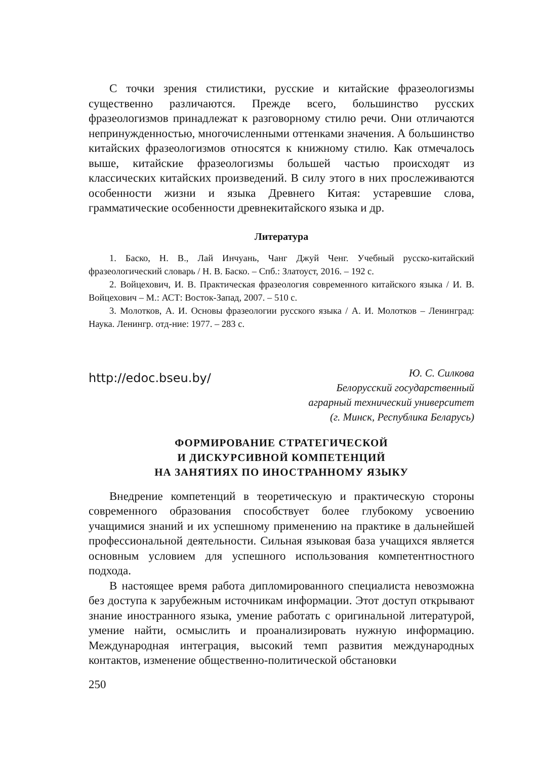С точки зрения стилистики, русские и китайские фразеологизмы существенно различаются. Прежде всего, большинство русских фразеологизмов принадлежат к разговорному стилю речи. Они отличаются непринужденностью, многочисленными оттенками значения. А большинство китайских фразеологизмов относятся к книжному стилю. Как отмечалось выше, китайские фразеологизмы большей частью происходят из классических китайских произведений. В силу этого в них прослеживаются особенности жизни и языка Древнего Китая: устаревшие слова, грамматические особенности древнекитайского языка и др.
Литература
1. Баско, Н. В., Лай Инчуань, Чанг Джуй Ченг. Учебный русско-китайский фразеологический словарь / Н. В. Баско. – Спб.: Златоуст, 2016. – 192 с.
2. Войцехович, И. В. Практическая фразеология современного китайского языка / И. В. Войцехович – М.: АСТ: Восток-Запад, 2007. – 510 с.
3. Молотков, А. И. Основы фразеологии русского языка / А. И. Молотков – Ленинград: Наука. Ленингр. отд-ние: 1977. – 283 с.
http://edoc.bseu.by/
Ю. С. Силкова
Белорусский государственный
аграрный технический университет
(г. Минск, Республика Беларусь)
ФОРМИРОВАНИЕ СТРАТЕГИЧЕСКОЙ
И ДИСКУРСИВНОЙ КОМПЕТЕНЦИЙ
НА ЗАНЯТИЯХ ПО ИНОСТРАННОМУ ЯЗЫКУ
Внедрение компетенций в теоретическую и практическую стороны современного образования способствует более глубокому усвоению учащимися знаний и их успешному применению на практике в дальнейшей профессиональной деятельности. Сильная языковая база учащихся является основным условием для успешного использования компетентностного подхода.
В настоящее время работа дипломированного специалиста невозможна без доступа к зарубежным источникам информации. Этот доступ открывают знание иностранного языка, умение работать с оригинальной литературой, умение найти, осмыслить и проанализировать нужную информацию. Международная интеграция, высокий темп развития международных контактов, изменение общественно-политической обстановки
250